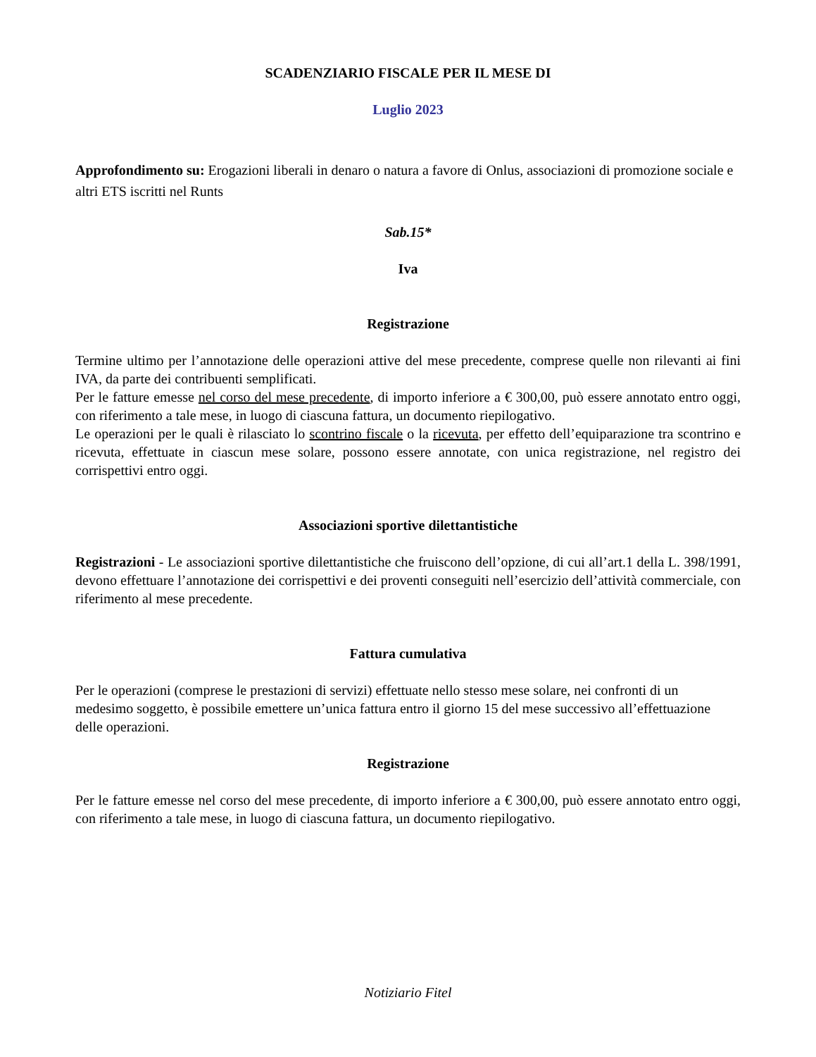SCADENZIARIO FISCALE PER IL MESE DI
Luglio 2023
Approfondimento su: Erogazioni liberali in denaro o natura a favore di Onlus, associazioni di promozione sociale e altri ETS iscritti nel Runts
Sab.15*
Iva
Registrazione
Termine ultimo per l’annotazione delle operazioni attive del mese precedente, comprese quelle non rilevanti ai fini IVA, da parte dei contribuenti semplificati.
Per le fatture emesse nel corso del mese precedente, di importo inferiore a € 300,00, può essere annotato entro oggi, con riferimento a tale mese, in luogo di ciascuna fattura, un documento riepilogativo.
Le operazioni per le quali è rilasciato lo scontrino fiscale o la ricevuta, per effetto dell’equiparazione tra scontrino e ricevuta, effettuate in ciascun mese solare, possono essere annotate, con unica registrazione, nel registro dei corrispettivi entro oggi.
Associazioni sportive dilettantistiche
Registrazioni - Le associazioni sportive dilettantistiche che fruiscono dell’opzione, di cui all’art.1 della L. 398/1991, devono effettuare l’annotazione dei corrispettivi e dei proventi conseguiti nell’esercizio dell’attività commerciale, con riferimento al mese precedente.
Fattura cumulativa
Per le operazioni (comprese le prestazioni di servizi) effettuate nello stesso mese solare, nei confronti di un medesimo soggetto, è possibile emettere un’unica fattura entro il giorno 15 del mese successivo all’effettuazione delle operazioni.
Registrazione
Per le fatture emesse nel corso del mese precedente, di importo inferiore a € 300,00, può essere annotato entro oggi, con riferimento a tale mese, in luogo di ciascuna fattura, un documento riepilogativo.
Notiziario Fitel